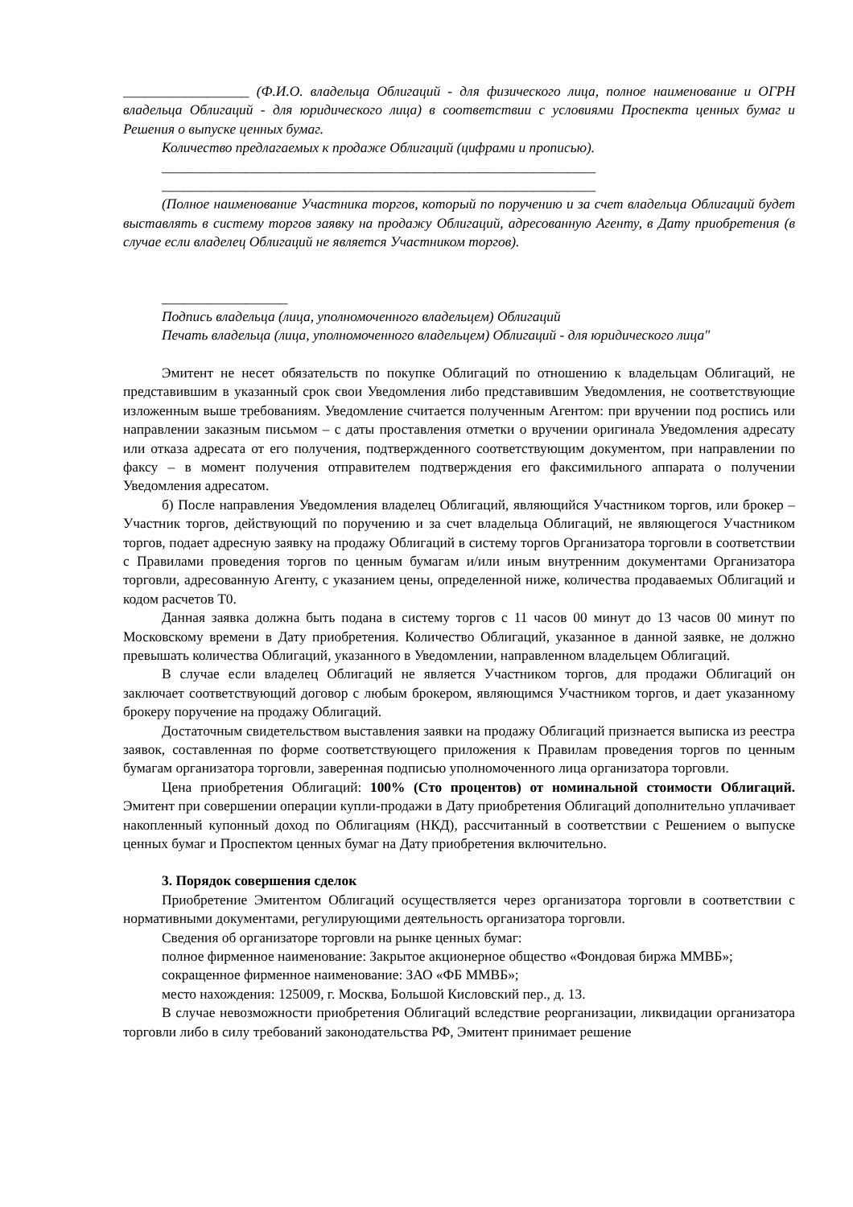__________________ (Ф.И.О. владельца Облигаций - для физического лица, полное наименование и ОГРН владельца Облигаций - для юридического лица) в соответствии с условиями Проспекта ценных бумаг и Решения о выпуске ценных бумаг.
Количество предлагаемых к продаже Облигаций (цифрами и прописью).
______________________________________________________________
______________________________________________________________
(Полное наименование Участника торгов, который по поручению и за счет владельца Облигаций будет выставлять в систему торгов заявку на продажу Облигаций, адресованную Агенту, в Дату приобретения (в случае если владелец Облигаций не является Участником торгов).
__________________
Подпись владельца (лица, уполномоченного владельцем) Облигаций
Печать владельца (лица, уполномоченного владельцем) Облигаций - для юридического лица"
Эмитент не несет обязательств по покупке Облигаций по отношению к владельцам Облигаций, не представившим в указанный срок свои Уведомления либо представившим Уведомления, не соответствующие изложенным выше требованиям. Уведомление считается полученным Агентом: при вручении под роспись или направлении заказным письмом – с даты проставления отметки о вручении оригинала Уведомления адресату или отказа адресата от его получения, подтвержденного соответствующим документом, при направлении по факсу – в момент получения отправителем подтверждения его факсимильного аппарата о получении Уведомления адресатом.
б) После направления Уведомления владелец Облигаций, являющийся Участником торгов, или брокер – Участник торгов, действующий по поручению и за счет владельца Облигаций, не являющегося Участником торгов, подает адресную заявку на продажу Облигаций в систему торгов Организатора торговли в соответствии с Правилами проведения торгов по ценным бумагам и/или иным внутренним документами Организатора торговли, адресованную Агенту, с указанием цены, определенной ниже, количества продаваемых Облигаций и кодом расчетов Т0.
Данная заявка должна быть подана в систему торгов с 11 часов 00 минут до 13 часов 00 минут по Московскому времени в Дату приобретения. Количество Облигаций, указанное в данной заявке, не должно превышать количества Облигаций, указанного в Уведомлении, направленном владельцем Облигаций.
В случае если владелец Облигаций не является Участником торгов, для продажи Облигаций он заключает соответствующий договор с любым брокером, являющимся Участником торгов, и дает указанному брокеру поручение на продажу Облигаций.
Достаточным свидетельством выставления заявки на продажу Облигаций признается выписка из реестра заявок, составленная по форме соответствующего приложения к Правилам проведения торгов по ценным бумагам организатора торговли, заверенная подписью уполномоченного лица организатора торговли.
Цена приобретения Облигаций: 100% (Сто процентов) от номинальной стоимости Облигаций. Эмитент при совершении операции купли-продажи в Дату приобретения Облигаций дополнительно уплачивает накопленный купонный доход по Облигациям (НКД), рассчитанный в соответствии с Решением о выпуске ценных бумаг и Проспектом ценных бумаг на Дату приобретения включительно.
3. Порядок совершения сделок
Приобретение Эмитентом Облигаций осуществляется через организатора торговли в соответствии с нормативными документами, регулирующими деятельность организатора торговли.
Сведения об организаторе торговли на рынке ценных бумаг:
полное фирменное наименование: Закрытое акционерное общество «Фондовая биржа ММВБ»;
сокращенное фирменное наименование: ЗАО «ФБ ММВБ»;
место нахождения: 125009, г. Москва, Большой Кисловский пер., д. 13.
В случае невозможности приобретения Облигаций вследствие реорганизации, ликвидации организатора торговли либо в силу требований законодательства РФ, Эмитент принимает решение